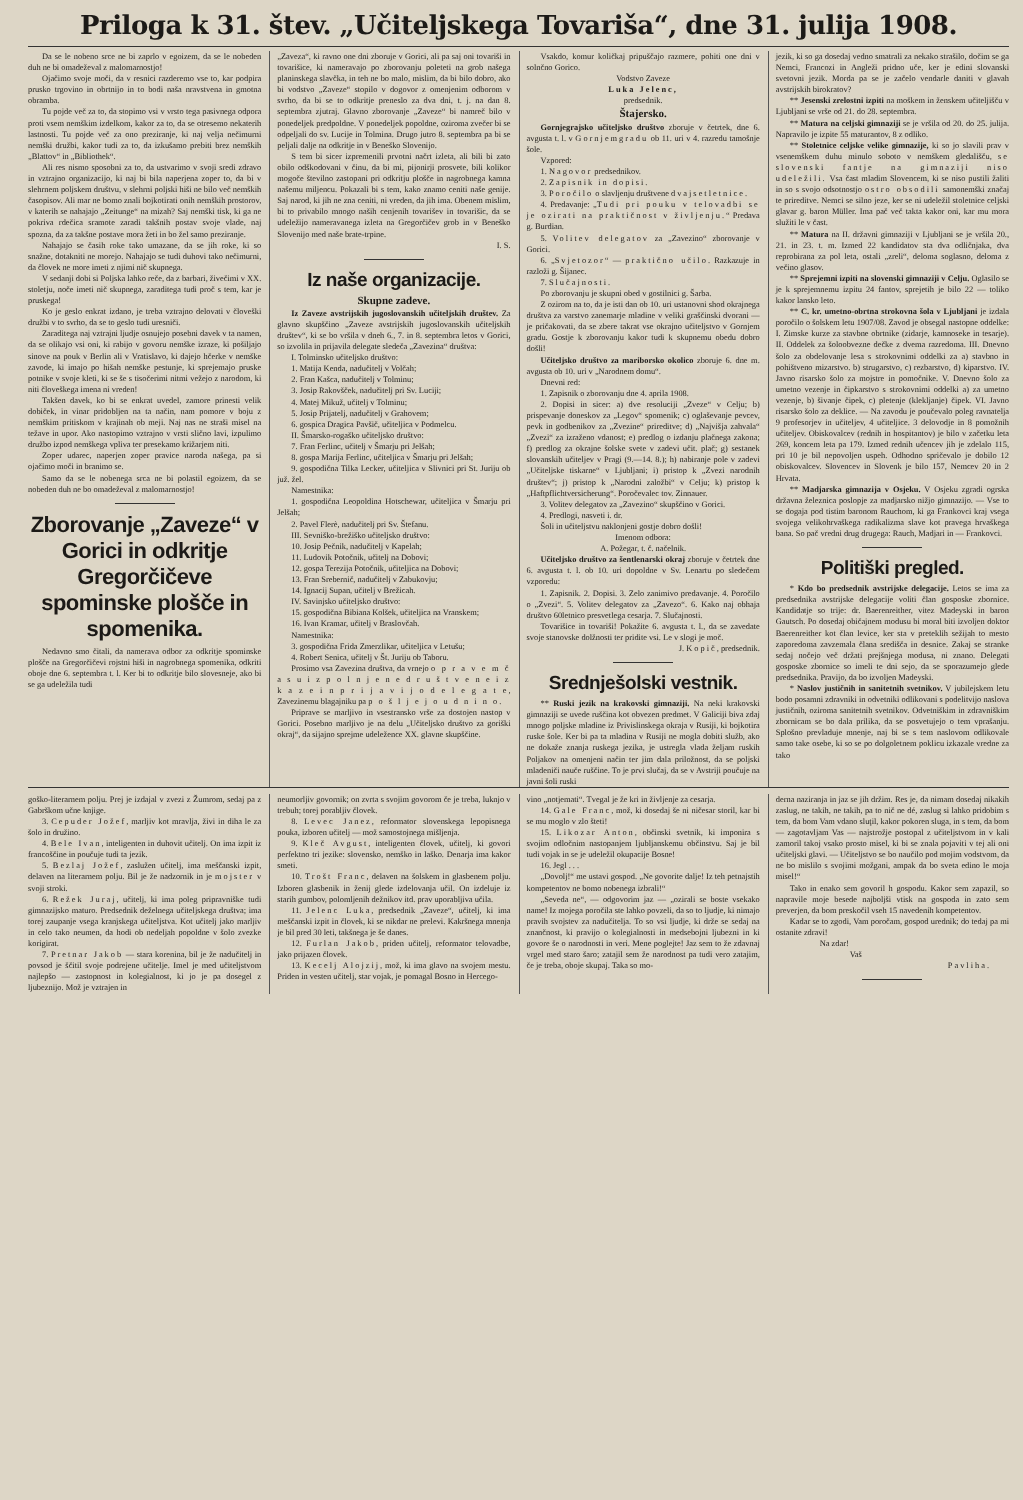Priloga k 31. štev. „Učiteljskega Tovariša“, dne 31. julija 1908.
Da se le nobeno srce ne bi zaprlo v egoizem, da se le nobeden duh ne bi omadeževal z malomarnostjo!
Ojačimo svoje moči, da v resnici razderemo vse to, kar podpira prusko trgovino in obrtnijo in to bodi naša nravstvena in gmotna obramba.
Tu pojde več za to, da stopimo vsi v vrsto tega pasivnega odpora proti vsem nemškim izdelkom, kakor za to, da se otresemo nekaterih lastnosti. Tu pojde več za ono preziranje, ki naj velja nečimurni nemški družbi, kakor tudi za to, da izkušamo prebiti brez nemških „Blattov“ in „Bibliothek“.
Ali res nismo sposobni za to, da ustvarimo v svoji sredi zdravo in vztrajno organizacijo, ki naj bi bila naperjena zoper to, da bi v slehrnem poljskem društvu, v slehrni poljski hiši ne bilo več nemških časopisov. Ali mar ne bomo znali bojkotirati onih nemških prostorov, v katerih se nahajajo „Zeitunge“ na mizah? Saj nemški tisk, ki ga ne pokriva rdečica sramote zaradi takšnih postav svoje vlade, naj spozna, da za takšne postave mora žeti in bo žel samo preziranje.
Nahajajo se časih roke tako umazane, da se jih roke, ki so snažne, dotakniti ne morejo. Nahajajo se tudi duhovi tako nečimurni, da človek ne more imeti z njimi nič skupnega.
V sedanji dobi si Poljska lahko reče, da z barbari, živečimi v XX. stoletju, noče imeti nič skupnega, zaraditega tudi proč s tem, kar je pruskega!
Ko je geslo enkrat izdano, je treba vztrajno delovati v človeški družbi v to svrho, da se to geslo tudi uresniči.
Zaraditega naj vztrajni ljudje osnujejo posebni davek v ta namen, da se olikajo vsi oni, ki rabijo v govoru nemške izraze, ki pošiljajo sinove na pouk v Berlin ali v Vratislavo, ki dajejo hčerke v nemške zavode, ki imajo po hišah nemške pestunje, ki sprejemajo pruske potnike v svoje kleti, ki se še s tisočerimi nitmi vežejo z narodom, ki niti človeškega imena ni vreden!
Takšen davek, ko bi se enkrat uvedel, zamore prinesti velik dobiček, in vinar pridobljen na ta način, nam pomore v boju z nemškim pritiskom v krajinah ob meji. Naj nas ne straši misel na težave in upor. Ako nastopimo vztrajno v vrsti slično lavi, izpulimo družbo izpod nemškega vpliva ter presekamo križarjem niti.
Zoper udarec, naperjen zoper pravice naroda našega, pa si ojačimo moči in branimo se.
Samo da se le nobenega srca ne bi polastil egoizem, da se nobeden duh ne bo omadeževal z malomarnostjo!
Zborovanje „Zaveze“ v Gorici in odkritje Gregorčičeve spominske plošče in spomenika.
Nedavno smo čitali, da namerava odbor za odkritje spominske plošče na Gregorčičevi rojstni hiši in nagrobnega spomenika, odkriti oboje dne 6. septembra t. l. Ker bi to odkritje bilo slovesneje, ako bi se ga udeležila tudi
„Zaveza“, ki ravno one dni zboruje v Gorici, ali pa saj oni tovariši in tovarišice, ki nameravajo po zborovanju poleteti na grob našega planinskega slavčka, in teh ne bo malo, mislim, da bi bilo dobro, ako bi vodstvo „Zaveze“ stopilo v dogovor z omenjenim odborom v svrho, da bi se to odkritje preneslo za dva dni, t. j. na dan 8. septembra zjutraj. Glavno zborovanje „Zaveze“ bi namreč bilo v ponedeljek predpoldne. V ponedeljek popoldne, oziroma zvečer bi se odpeljali do sv. Lucije in Tolmina. Drugo jutro 8. septembra pa bi se peljali dalje na odkritje in v Beneško Slovenijo.
S tem bi sicer izpremenili prvotni načrt izleta, ali bili bi zato obilo odškodovani v činu, da bi mi, pijonirji prosvete, bili kolikor mogoče številno zastopani pri odkritju plošče in nagrobnega kamna našemu miljencu. Pokazali bi s tem, kako znamo ceniti naše genije. Saj narod, ki jih ne zna ceniti, ni vreden, da jih ima. Obenem mislim, bi to privabilo mnogo naših cenjenih tovarišev in tovarišic, da se udeležijo nameravanega izleta na Gregorčičev grob in v Beneško Slovenijo med naše brate-trpine.
I. S.
Iz naše organizacije.
Skupne zadeve.
Iz Zaveze avstrijskih jugoslovanskih učiteljskih društev. Za glavno skupščino „Zaveze avstrijskih jugoslovanskih učiteljskih društev“, ki se bo vršila v dneh 6., 7. in 8. septembra letos v Gorici, so izvolila in prijavila delegate sledeča „Zavezina“ društva:
I. Tolminsko učiteljsko društvo:
1. Matija Kenda, nadučitelj v Volčah;
2. Fran Kašca, nadučitelj v Tolminu;
3. Josip Rakovšček, nadučitelj pri Sv. Luciji;
4. Matej Mikuž, učitelj v Tolminu;
5. Josip Prijatelj, nadučitelj v Grahovem;
6. gospica Dragica Pavšič, učiteljica v Podmelcu.
II. Šmarsko-rogaško učiteljsko društvo:
7. Fran Ferlinc, učitelj v Šmarju pri Jelšah;
8. gospa Marija Ferlinc, učiteljica v Šmarju pri Jelšah;
9. gospodična Tilka Lecker, učiteljica v Slivnici pri St. Juriju ob juž. žel.
Namestnika:
1. gospodična Leopoldina Hotschewar, učiteljica v Šmarju pri Jelšah;
2. Pavel Flerè, nadučitelj pri Sv. Štefanu.
III. Sevniško-brežiško učiteljsko društvo:
10. Josip Pečnik, nadučitelj v Kapelah;
11. Ludovik Potočnik, učitelj na Dobovi;
12. gospa Terezija Potočnik, učiteljica na Dobovi;
13. Fran Srebernič, nadučitelj v Zabukovju;
14. Ignacij Supan, učitelj v Brežicah.
IV. Savinjsko učiteljsko društvo:
15. gospodična Bibiana Kolšek, učiteljica na Vranskem;
16. Ivan Kramar, učitelj v Braslovčah.
Namestnika:
3. gospodična Frida Zmerzlikar, učiteljica v Letušu;
4. Robert Senica, učitelj v Št. Juriju ob Taboru.
Prosimo vsa Zavezina društva, da vrnejo o p r a v e m č a s u i z p o l n j e n e d r u š t v e n e i z k a z e i n p r i j a v i j o d e l e g a t e, Zavezinemu blagajniku pa p o š l j e j o u d n i n o.
Priprave se marljivo in vsestransko vrše za dostojen nastop v Gorici. Posebno marljivo je na delu „Učiteljsko društvo za goriški okraj“, da sijajno sprejme udeležence XX. glavne skupščine.
Vsakdo, komur količkaj pripuščajo razmere, pohiti one dni v solnčno Gorico.
Vodstvo Zaveze
Luka Jelenc,
predsednik.
Štajersko.
Gornjegrajsko učiteljsko društvo zboruje v četrtek, dne 6. avgusta t. l. v Gornjemgradu ob 11. uri v 4. razredu tamošnje šole.
Vzpored:
1. Nagovor predsednikov.
2. Zapisnik in dopisi.
3. Poročilo o slavljenju društvene dvajsetletnice.
4. Predavanje: „Tudi pri pouku v telovadbi se je ozirati na praktičnost v življenju.“ Predava g. Burdian.
5. Volitev delegatov za „Zavezino“ zborovanje v Gorici.
6. „Svjetozor“ — praktično učilo. Razkazuje in razloži g. Šijanec.
7. Slučajnosti.
Po zborovanju je skupni obed v gostilnici g. Šarba.
Z ozirom na to, da je isti dan ob 10. uri ustanovni shod okrajnega društva za varstvo zanemarje mladine v veliki graščinski dvorani — je pričakovati, da se zbere takrat vse okrajno učiteljstvo v Gornjem gradu. Gostje k zborovanju kakor tudi k skupnemu obedu dobro došli!
Učiteljsko društvo za mariborsko okolico zboruje 6. dne m. avgusta ob 10. uri v „Narodnem domu“.
Dnevni red:
1. Zapisnik o zborovanju dne 4. aprila 1908.
2. Dopisi in sicer: a) dve resoluciji „Zveze“ v Celju; b) prispevanje doneskov za „Legov“ spomenik; c) oglaševanje pevcev, pevk in godbenikov za „Zvezine“ prireditve; d) „Najvišja zahvala“ „Zvezi“ za izraženo vdanost; e) predlog o izdanju plačnega zakona; f) predlog za okrajne šolske svete v zadevi učit. plač; g) sestanek slovanskih učiteljev v Pragi (9.—14. 8.); h) nabiranje pole v zadevi „Učiteljske tiskarne“ v Ljubljani; i) pristop k „Zvezi narodnih društev“; j) pristop k „Narodni založbi“ v Celju; k) pristop k „Haftpflichtversicherung“. Poročevalec tov. Zinnauer.
3. Volitev delegatov za „Zavezino“ skupščino v Gorici.
4. Predlogi, nasveti i. dr.
Šoli in učiteljstvu naklonjeni gostje dobro došli!
Imenom odbora:
A. Požegar, t. č. načelnik.
Učiteljsko društvo za šentlenarski okraj zboruje v četrtek dne 6. avgusta t. l. ob 10. uri dopoldne v Sv. Lenartu po sledečem vzporedu:
1. Zapisnik. 2. Dopisi. 3. Zelo zanimivo predavanje. 4. Poročilo o „Zvezi“. 5. Volitev delegatov za „Zavezo“. 6. Kako naj obhaja društvo 60letnico presvetlega cesarja. 7. Slučajnosti.
Tovarišice in tovariši! Pokažite 6. avgusta t. l., da se zavedate svoje stanovske dolžnosti ter pridite vsi. Le v slogi je moč.
J. Kopič, predsednik.
Srednješolski vestnik.
** Ruski jezik na krakovski gimnaziji. Na neki krakovski gimnaziji se uvede ruščina kot obvezen predmet. V Galiciji biva zdaj mnogo poljske mladine iz Privislinskega okraja v Rusiji, ki bojkotira ruske šole. Ker bi pa ta mladina v Rusiji ne mogla dobiti služb, ako ne dokaže znanja ruskega jezika, je ustregla vlada željam ruskih Poljakov na omenjeni način ter jim dala priložnost, da se poljski mladeniči nauče ruščine. To je prvi slučaj, da se v Avstriji poučuje na javni šoli ruski
jezik, ki so ga dosedaj vedno smatrali za nekako strašilo, dočim se ga Nemci, Francozi in Angleži pridno uče, ker je edini slovanski svetovni jezik. Morda pa se je začelo vendarle daniti v glavah avstrijskih birokratov?
** Jesenski zrelostni izpiti na moškem in ženskem učiteljišču v Ljubljani se vrše od 21. do 28. septembra.
** Matura na celjski gimnaziji se je vršila od 20. do 25. julija. Napravilo je izpite 55 maturantov, 8 z odliko.
** Stoletnice celjske velike gimnazije, ki so jo slavili prav v vsenemškem duhu minulo soboto v nemškem gledališču, se slovenski fantje na gimnaziji niso udeležili. Vsa čast mladim Slovencem, ki se niso pustili žaliti in so s svojo odsotnostjo ostro obsodili samonemški značaj te prireditve. Nemci se silno jeze, ker se ni udeležil stoletnice celjski glavar g. baron Müller. Ima pač več takta kakor oni, kar mu mora služiti le v čast.
** Matura na II. državni gimnaziji v Ljubljani se je vršila 20., 21. in 23. t. m. Izmed 22 kandidatov sta dva odličnjaka, dva reprobirana za pol leta, ostali „zreli“, deloma soglasno, deloma z večino glasov.
** Sprejemni izpiti na slovenski gimnaziji v Celju. Oglasilo se je k sprejemnemu izpitu 24 fantov, sprejetih je bilo 22 — toliko kakor lansko leto.
** C. kr. umetno-obrtna strokovna šola v Ljubljani je izdala poročilo o šolskem letu 1907/08. Zavod je obsegal nastopne oddelke: I. Zimske kurze za stavbne obrtnike (zidarje, kamnoseke in tesarje). II. Oddelek za šoloobvezne dečke z dvema razredoma. III. Dnevno šolo za obdelovanje lesa s strokovnimi oddelki za a) stavbno in pohištveno mizarstvo. b) strugarstvo, c) rezbarstvo, d) kiparstvo. IV. Javno risarsko šolo za mojstre in pomočnike. V. Dnevno šolo za umetno vezenje in čipkarstvo s strokovnimi oddelki a) za umetno vezenje, b) šivanje čipek, c) pletenje (klekljanje) čipek. VI. Javno risarsko šolo za deklice. — Na zavodu je poučevalo poleg ravnatelja 9 profesorjev in učiteljev, 4 učiteljice. 3 delovodje in 8 pomožnih učiteljev. Obiskovalcev (rednih in hospitantov) je bilo v začetku leta 269, koncem leta pa 179. Izmed rednih učencev jih je zdelalo 115, pri 10 je bil nepovoljen uspeh. Odhodno spričevalo je dobilo 12 obiskovalcev. Slovencev in Slovenk je bilo 157, Nemcev 20 in 2 Hrvata.
** Madjarska gimnazija v Osjeku. V Osjeku zgradi ogrska državna železnica poslopje za madjarsko nižjo gimnazijo. — Vse to se dogaja pod tistim baronom Rauchom, ki ga Frankovci kraj vsega svojega velikohrvaškega radikalizma slave kot pravega hrvaškega bana. So pač vredni drug drugega: Rauch, Madjari in — Frankovci.
Politiški pregled.
* Kdo bo predsednik avstrijske delegacije. Letos se ima za predsednika avstrijske delegacije voliti član gosposke zbornice. Kandidatje so trije: dr. Baerenreither, vitez Madeyski in baron Gautsch. Po dosedaj običajnem modusu bi moral biti izvoljen doktor Baerenreither kot član levice, ker sta v preteklih sežijah to mesto zaporedoma zavzemala člana središča in desnice. Zakaj se stranke sedaj nočejo več držati prejšnjega modusa, ni znano. Delegati gosposke zbornice so imeli te dni sejo, da se sporazumejo glede predsednika. Pravijo, da bo izvoljen Madeyski.
* Naslov justičnih in sanitetnih svetnikov. V jubilejskem letu bodo posamni zdravniki in odvetniki odlikovani s podelitvijo naslova justičnih, oziroma sanitetnih svetnikov. Odvetniškim in zdravniškim zbornicam se bo dala prilika, da se posvetujejo o tem vprašanju. Splošno prevladuje mnenje, naj bi se s tem naslovom odlikovale samo take osebe, ki so se po dolgoletnem poklicu izkazale vredne za tako
goško-literarnem polju. Prej je izdajal v zvezi z Žumrom, sedaj pa z Gabrškom učne knjige.
3. Cepuder Jožef, marljiv kot mravlja, živi in diha le za šolo in družino.
4. Bele Ivan, inteligenten in duhovit učitelj. On ima izpit iz francoščine in poučuje tudi ta jezik.
5. Bezlaj Jožef, zaslužen učitelj, ima meščanski izpit, delaven na literarnem polju. Bil je že nadzornik in je mojster v svoji stroki.
6. Režek Juraj, učitelj, ki ima poleg pripravniške tudi gimnazijsko maturo. Predsednik deželnega učiteljskega društva; ima torej zaupanje vsega kranjskega učiteljstva. Kot učitelj jako marljiv in celo tako neumen, da hodi ob nedeljah popoldne v šolo zvezke korigirat.
7. Pretnar Jakob — stara korenina, bil je že nadučitelj in povsod je ščitil svoje podrejene učitelje. Imel je med učiteljstvom najlepšo — zastopnost in kolegialnost, ki jo je pa dosegel z ljubeznijo. Mož je vztrajen in
neumorljiv govornik; on zvrta s svojim govorom če je treba, luknjo v trebuh; torej porabljiv človek.
8. Levec Janez, reformator slovenskega lepopisnega pouka, izboren učitelj — mož samostojnega mišljenja.
9. Kleč Avgust, inteligenten človek, učitelj, ki govori perfektno tri jezike: slovensko, nemško in laško. Denarja ima kakor smeti.
10. Trošt Franc, delaven na šolskem in glasbenem polju. Izboren glasbenik in ženij glede izdelovanja učil. On izdeluje iz starih gumbov, polomljenih dežnikov itd. prav uporabljiva učila.
11. Jelenc Luka, predsednik „Zaveze“, učitelj, ki ima meščanski izpit in človek, ki se nikdar ne prelevi. Kakršnega mnenja je bil pred 30 leti, takšnega je še danes.
12. Furlan Jakob, priden učitelj, reformator telovadbe, jako prijazen človek.
13. Kecelj Alojzij, mož, ki ima glavo na svojem mestu. Priden in vesten učitelj, star vojak, je pomagal Bosno in Hercego-
vino „notjemati“. Tvegal je že kri in življenje za cesarja.
14. Gale Franc, mož, ki dosedaj še ni ničesar storil, kar bi se mu moglo v zlo šteti!
15. Likozar Anton, občinski svetnik, ki imponira s svojim odločnim nastopanjem ljubljanskemu občinstvu. Saj je bil tudi vojak in se je udeležil okupacije Bosne!
16. Jegl . . .
„Dovolj!“ me ustavi gospod. „Ne govorite dalje! Iz teh petnajstih kompetentov ne bomo nobenega izbrali!“
„Seveda ne“, — odgovorim jaz — „ozirali se boste vsekako name! Iz mojega poročila ste lahko povzeli, da so to ljudje, ki nimajo pravih svojstev za nadučitelja. To so vsi ljudje, ki drže se sedaj na znančnost, ki pravijo o kolegialnosti in medsebojni ljubezni in ki govore še o narodnosti in veri. Mene poglejte! Jaz sem to že zdavnaj vrgel med staro šaro; zatajil sem že narodnost pa tudi vero zatajim, če je treba, oboje skupaj. Taka so mo-
derna naziranja in jaz se jih držim. Res je, da nimam dosedaj nikakih zaslug, ne takih, ne takih, pa to nič ne dé, zaslug si lahko pridobim s tem, da bom Vam vdano sluţil, kakor pokoren sluga, in s tem, da bom — zagotavljam Vas — najstrožje postopal z učiteljstvom in v kali zamoril takoj vsako prosto misel, ki bi se znala pojaviti v tej ali oni učiteljski glavi. — Učiteljstvo se bo naučilo pod mojim vodstvom, da ne bo mislilo s svojimi možgani, ampak da bo sveta edino le moja misel!“
Tako in enako sem govoril h gospodu. Kakor sem zapazil, so napravile moje besede najboljši vtisk na gospoda in zato sem preverjen, da bom preskočil vseh 15 navedenih kompetentov.
Kadar se to zgodi, Vam poročam, gospod urednik; do tedaj pa mi ostanite zdravi!
Na zdar!
Vaš
Pavliha.